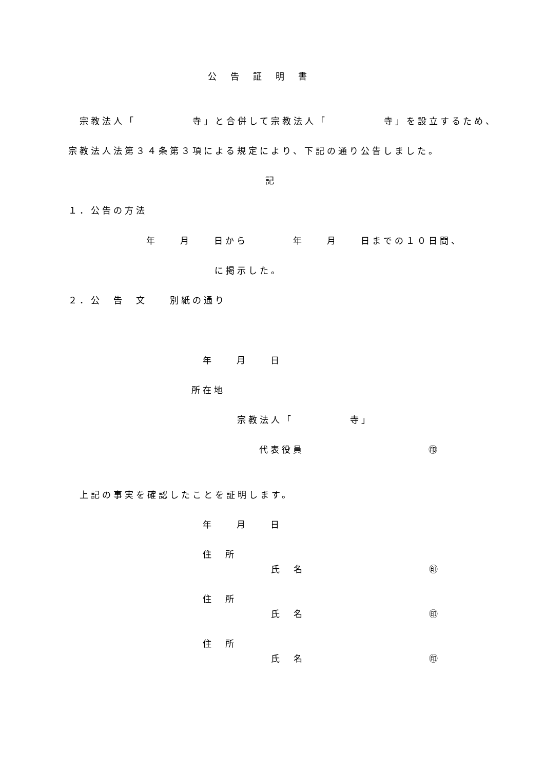公　告　証　明　書
宗教法人「　　　　　寺」と合併して宗教法人「　　　　　寺」を設立するため、
宗教法人法第３４条第３項による規定により、下記の通り公告しました。
記
１．公告の方法
年　　月　　日から　　　　年　　月　　日までの１０日間、
に掲示した。
２．公　告　文　　別紙の通り
年　　月　　日
所在地
宗教法人「　　　　　寺」
代表役員　　　　　　　　　　　㊞
上記の事実を確認したことを証明します。
年　　月　　日
住　所
氏　名　　　　　　　　　　　㊞
住　所
氏　名　　　　　　　　　　　㊞
住　所
氏　名　　　　　　　　　　　㊞